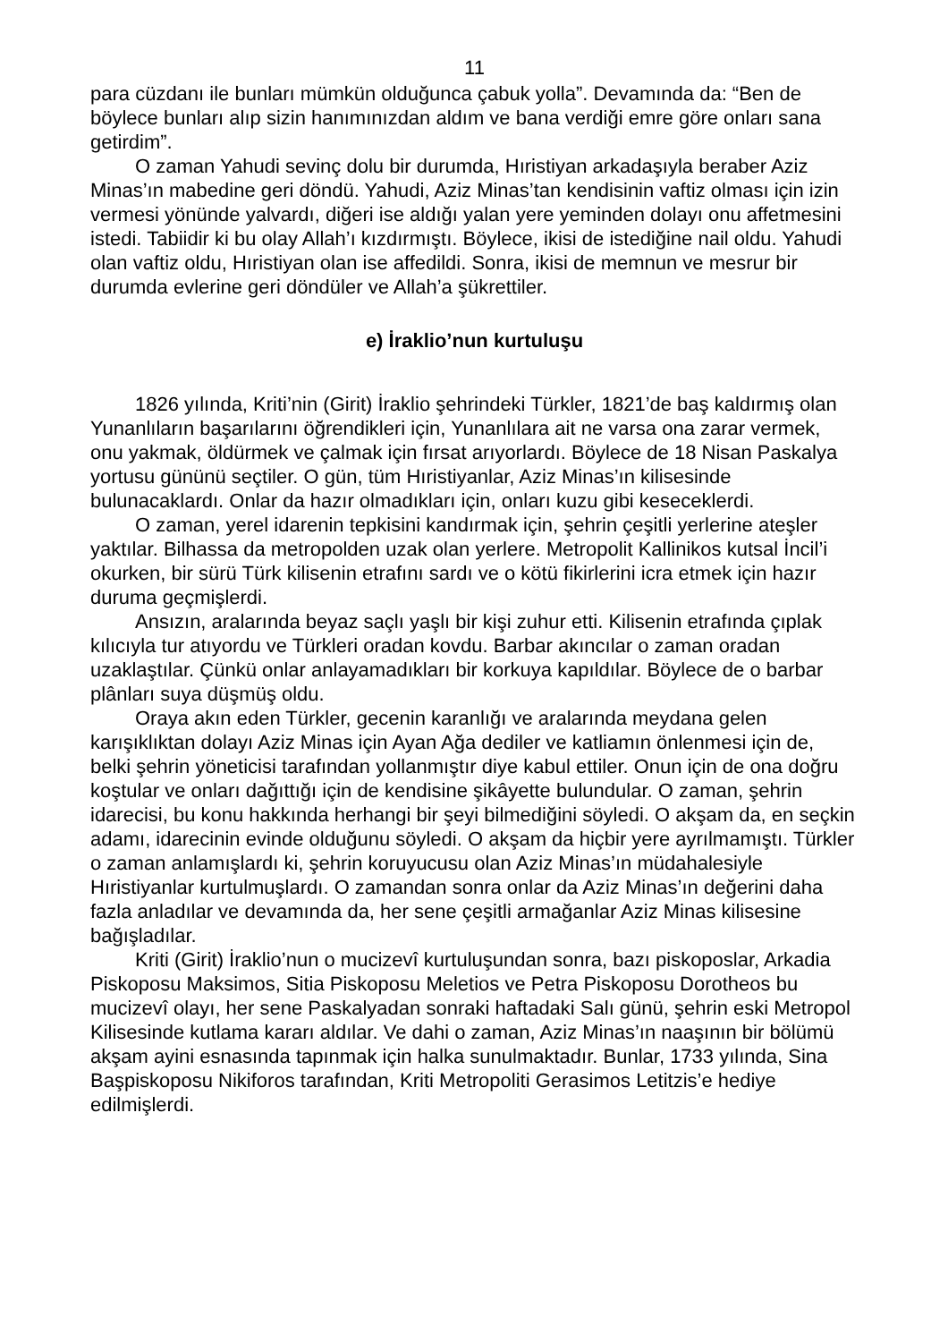11
para cüzdanı ile bunları mümkün olduğunca çabuk yolla”. Devamında da: “Ben de böylece bunları alıp sizin hanımınızdan aldım ve bana verdiği emre göre onları sana getirdim”.
O zaman Yahudi sevinç dolu bir durumda, Hıristiyan arkadaşıyla beraber Aziz Minas’ın mabedine geri döndü. Yahudi, Aziz Minas’tan kendisinin vaftiz olması için izin vermesi yönünde yalvardı, diğeri ise aldığı yalan yere yeminden dolayı onu affetmesini istedi. Tabiidir ki bu olay Allah’ı kızdırmıştı. Böylece, ikisi de istediğine nail oldu. Yahudi olan vaftiz oldu, Hıristiyan olan ise affedildi. Sonra, ikisi de memnun ve mesrur bir durumda evlerine geri döndüler ve Allah’a şükrettiler.
e) İraklio’nun kurtuluşu
1826 yılında, Kriti’nin (Girit) İraklio şehrindeki Türkler, 1821’de baş kaldırmış olan Yunanlıların başarılarını öğrendikleri için, Yunanlılara ait ne varsa ona zarar vermek, onu yakmak, öldürmek ve çalmak için fırsat arıyorlardı. Böylece de 18 Nisan Paskalya yortusu gününü seçtiler. O gün, tüm Hıristiyanlar, Aziz Minas’ın kilisesinde bulunacaklardı. Onlar da hazır olmadıkları için, onları kuzu gibi keseceklerdi.
O zaman, yerel idarenin tepkisini kandırmak için, şehrin çeşitli yerlerine ateşler yaktılar. Bilhassa da metropolden uzak olan yerlere. Metropolit Kallinikos kutsal İncil’i okurken, bir sürü Türk kilisenin etrafını sardı ve o kötü fikirlerini icra etmek için hazır duruma geçmişlerdi.
Ansızın, aralarında beyaz saçlı yaşlı bir kişi zuhur etti. Kilisenin etrafında çıplak kılıcıyla tur atıyordu ve Türkleri oradan kovdu. Barbar akıncılar o zaman oradan uzaklaştılar. Çünkü onlar anlayamadıkları bir korkuya kapıldılar. Böylece de o barbar plânları suya düşmüş oldu.
Oraya akın eden Türkler, gecenin karanlığı ve aralarında meydana gelen karışıklıktan dolayı Aziz Minas için Ayan Ağa dediler ve katliamın önlenmesi için de, belki şehrin yöneticisi tarafından yollanmıştır diye kabul ettiler. Onun için de ona doğru koştular ve onları dağıttığı için de kendisine şikâyette bulundular. O zaman, şehrin idarecisi, bu konu hakkında herhangi bir şeyi bilmediğini söyledi. O akşam da, en seçkin adamı, idarecinin evinde olduğunu söyledi. O akşam da hiçbir yere ayrılmamıştı. Türkler o zaman anlamışlardı ki, şehrin koruyucusu olan Aziz Minas’ın müdahalesiyle Hıristiyanlar kurtulmuşlardı. O zamandan sonra onlar da Aziz Minas’ın değerini daha fazla anladılar ve devamında da, her sene çeşitli armağanlar Aziz Minas kilisesine bağışladılar.
Kriti (Girit) İraklio’nun o mucizevî kurtuluşundan sonra, bazı piskoposlar, Arkadia Piskoposu Maksimos, Sitia Piskoposu Meletios ve Petra Piskoposu Dorotheos bu mucizevî olayı, her sene Paskalyadan sonraki haftadaki Salı günü, şehrin eski Metropol Kilisesinde kutlama kararı aldılar. Ve dahi o zaman, Aziz Minas’ın naaşının bir bölümü akşam ayini esnasında tapınmak için halka sunulmaktadır. Bunlar, 1733 yılında, Sina Başpiskoposu Nikiforos tarafından, Kriti Metropoliti Gerasimos Letitzis’e hediye edilmişlerdi.